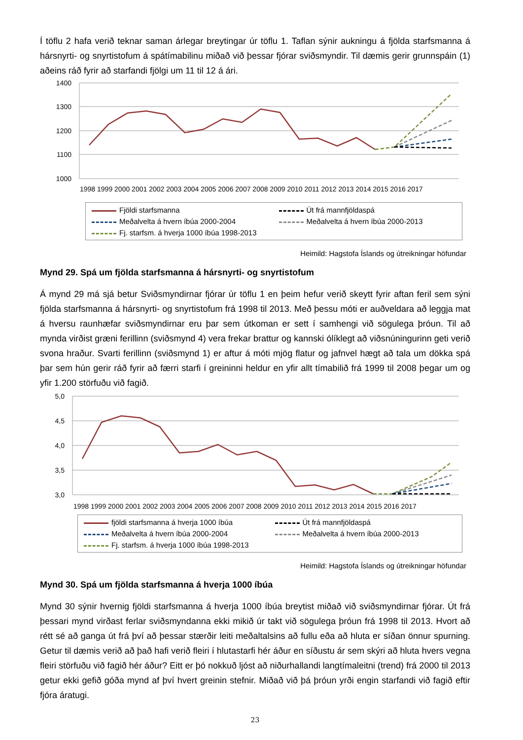Í töflu 2 hafa verið teknar saman árlegar breytingar úr töflu 1. Taflan sýnir aukningu á fjölda starfsmanna á hársnyrti- og snyrtistofum á spátímabilinu miðað við þessar fjórar sviðsmyndir. Til dæmis gerir grunnspáin (1) aðeins ráð fyrir að starfandi fjölgi um 11 til 12 á ári.
1400
1300
1200
1100
1000
1998 1999 2000 2001 2002 2003 2004 2005 2006 2007 2008 2009 2010 2011 2012 2013 2014 2015 2016 2017
Fjöldi starfsmanna
Út frá mannfjöldaspá
Meðalvelta á hvern íbúa 2000-2004
Meðalvelta á hvern íbúa 2000-2013
Fj. starfsm. á hverja 1000 íbúa 1998-2013
Heimild: Hagstofa Íslands og útreikningar höfundar
Mynd 29. Spá um fjölda starfsmanna á hársnyrti- og snyrtistofum
Á mynd 29 má sjá betur Sviðsmyndirnar fjórar úr töflu 1 en þeim hefur verið skeytt fyrir aftan feril sem sýni fjölda starfsmanna á hársnyrti- og snyrtistofum frá 1998 til 2013. Með þessu móti er auðveldara að leggja mat á hversu raunhæfar sviðsmyndirnar eru þar sem útkoman er sett í samhengi við sögulega þróun. Til að mynda virðist græni ferillinn (sviðsmynd 4) vera frekar brattur og kannski ólíklegt að viðsnúningurinn geti verið svona hraður. Svarti ferillinn (sviðsmynd 1) er aftur á móti mjög flatur og jafnvel hægt að tala um dökka spá þar sem hún gerir ráð fyrir að færri starfi í greininni heldur en yfir allt tímabilið frá 1999 til 2008 þegar um og yfir 1.200 störfuðu við fagið.
5,0
4,5
4,0
3,5
3,0
1998 1999 2000 2001 2002 2003 2004 2005 2006 2007 2008 2009 2010 2011 2012 2013 2014 2015 2016 2017
fjöldi starfsmanna á hverja 1000 íbúa
Út frá mannfjöldaspá
Meðalvelta á hvern íbúa 2000-2004
Meðalvelta á hvern íbúa 2000-2013
Fj. starfsm. á hverja 1000 íbúa 1998-2013
Heimild: Hagstofa Íslands og útreikningar höfundar
Mynd 30. Spá um fjölda starfsmanna á hverja 1000 íbúa
Mynd 30 sýnir hvernig fjöldi starfsmanna á hverja 1000 íbúa breytist miðað við sviðsmyndirnar fjórar. Út frá þessari mynd virðast ferlar sviðsmyndanna ekki mikið úr takt við sögulega þróun frá 1998 til 2013. Hvort að rétt sé að ganga út frá því að þessar stærðir leiti meðaltalsins að fullu eða að hluta er síðan önnur spurning. Getur til dæmis verið að það hafi verið fleiri í hlutastarfi hér áður en síðustu ár sem skýri að hluta hvers vegna fleiri störfuðu við fagið hér áður? Eitt er þó nokkuð ljóst að niðurhallandi langtímaleitni (trend) frá 2000 til 2013 getur ekki gefið góða mynd af því hvert greinin stefnir. Miðað við þá þróun yrði engin starfandi við fagið eftir fjóra áratugi.
23